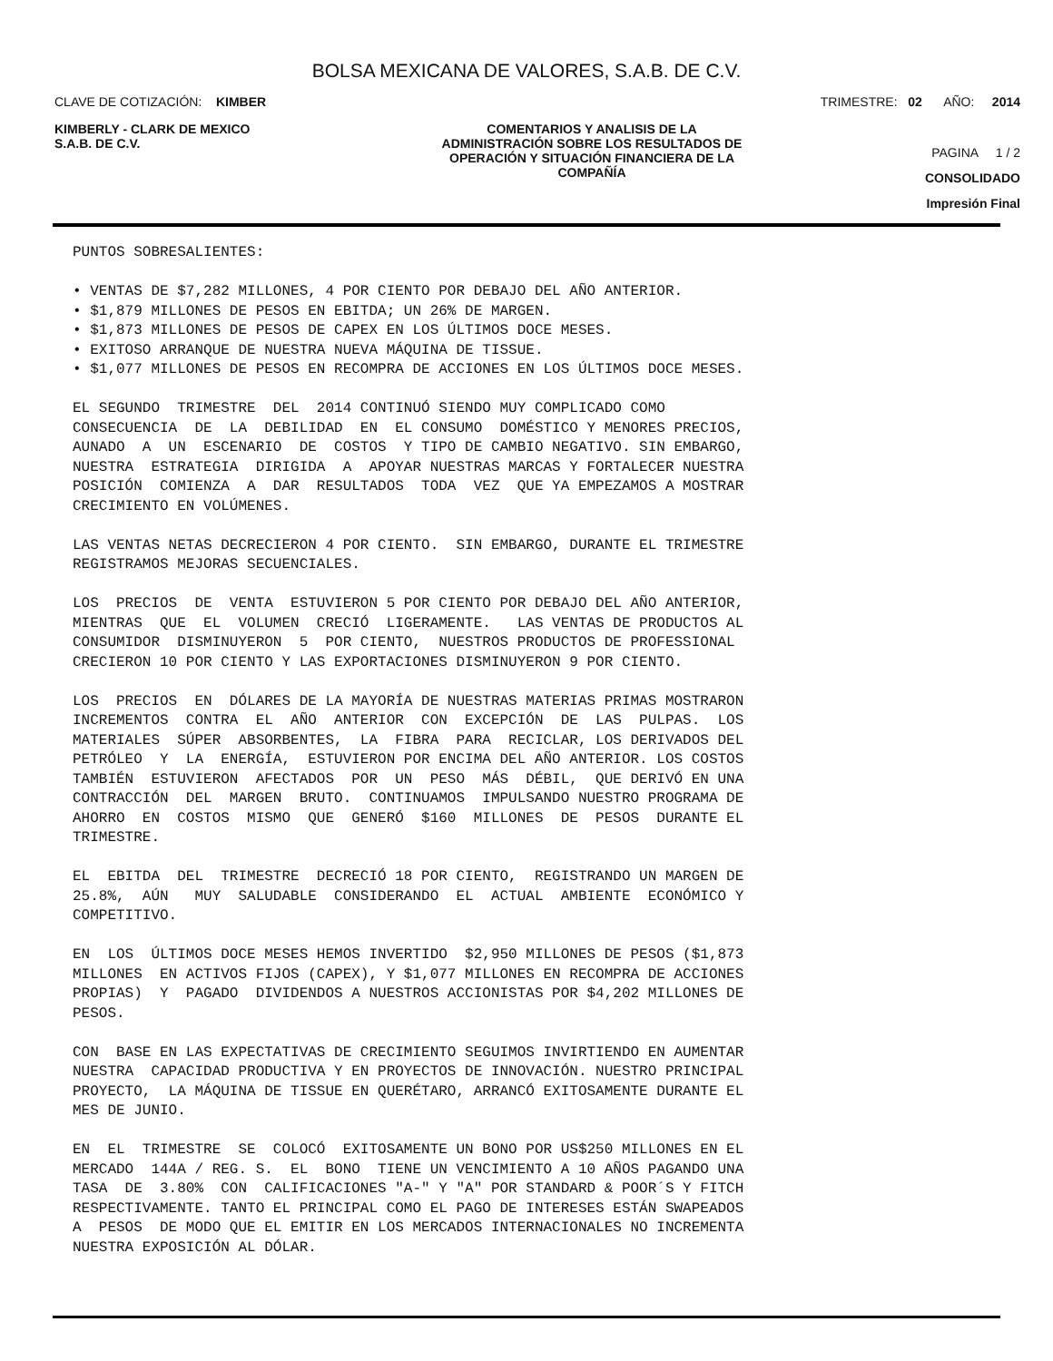BOLSA MEXICANA DE VALORES, S.A.B. DE C.V.
CLAVE DE COTIZACIÓN: KIMBER TRIMESTRE: 02 AÑO: 2014
KIMBERLY - CLARK DE MEXICO
S.A.B. DE C.V.
COMENTARIOS Y ANALISIS DE LA
ADMINISTRACIÓN SOBRE LOS RESULTADOS DE
OPERACIÓN Y SITUACIÓN FINANCIERA DE LA
COMPAÑÍA
PAGINA 1 / 2
CONSOLIDADO
Impresión Final
PUNTOS SOBRESALIENTES:
• VENTAS DE $7,282 MILLONES, 4 POR CIENTO POR DEBAJO DEL AÑO ANTERIOR. • $1,879 MILLONES DE PESOS EN EBITDA; UN 26% DE MARGEN. • $1,873 MILLONES DE PESOS DE CAPEX EN LOS ÚLTIMOS DOCE MESES. • EXITOSO ARRANQUE DE NUESTRA NUEVA MÁQUINA DE TISSUE. • $1,077 MILLONES DE PESOS EN RECOMPRA DE ACCIONES EN LOS ÚLTIMOS DOCE MESES.
EL SEGUNDO TRIMESTRE DEL 2014 CONTINUÓ SIENDO MUY COMPLICADO COMO CONSECUENCIA DE LA DEBILIDAD EN EL CONSUMO DOMÉSTICO Y MENORES PRECIOS, AUNADO A UN ESCENARIO DE COSTOS Y TIPO DE CAMBIO NEGATIVO. SIN EMBARGO, NUESTRA ESTRATEGIA DIRIGIDA A APOYAR NUESTRAS MARCAS Y FORTALECER NUESTRA POSICIÓN COMIENZA A DAR RESULTADOS TODA VEZ QUE YA EMPEZAMOS A MOSTRAR CRECIMIENTO EN VOLÚMENES.
LAS VENTAS NETAS DECRECIERON 4 POR CIENTO. SIN EMBARGO, DURANTE EL TRIMESTRE REGISTRAMOS MEJORAS SECUENCIALES.
LOS PRECIOS DE VENTA ESTUVIERON 5 POR CIENTO POR DEBAJO DEL AÑO ANTERIOR, MIENTRAS QUE EL VOLUMEN CRECIÓ LIGERAMENTE. LAS VENTAS DE PRODUCTOS AL CONSUMIDOR DISMINUYERON 5 POR CIENTO, NUESTROS PRODUCTOS DE PROFESSIONAL CRECIERON 10 POR CIENTO Y LAS EXPORTACIONES DISMINUYERON 9 POR CIENTO.
LOS PRECIOS EN DÓLARES DE LA MAYORÍA DE NUESTRAS MATERIAS PRIMAS MOSTRARON INCREMENTOS CONTRA EL AÑO ANTERIOR CON EXCEPCIÓN DE LAS PULPAS. LOS MATERIALES SÚPER ABSORBENTES, LA FIBRA PARA RECICLAR, LOS DERIVADOS DEL PETRÓLEO Y LA ENERGÍA, ESTUVIERON POR ENCIMA DEL AÑO ANTERIOR. LOS COSTOS TAMBIÉN ESTUVIERON AFECTADOS POR UN PESO MÁS DÉBIL, QUE DERIVÓ EN UNA CONTRACCIÓN DEL MARGEN BRUTO. CONTINUAMOS IMPULSANDO NUESTRO PROGRAMA DE AHORRO EN COSTOS MISMO QUE GENERÓ $160 MILLONES DE PESOS DURANTE EL TRIMESTRE.
EL EBITDA DEL TRIMESTRE DECRECIÓ 18 POR CIENTO, REGISTRANDO UN MARGEN DE 25.8%, AÚN MUY SALUDABLE CONSIDERANDO EL ACTUAL AMBIENTE ECONÓMICO Y COMPETITIVO.
EN LOS ÚLTIMOS DOCE MESES HEMOS INVERTIDO $2,950 MILLONES DE PESOS ($1,873 MILLONES EN ACTIVOS FIJOS (CAPEX), Y $1,077 MILLONES EN RECOMPRA DE ACCIONES PROPIAS) Y PAGADO DIVIDENDOS A NUESTROS ACCIONISTAS POR $4,202 MILLONES DE PESOS.
CON BASE EN LAS EXPECTATIVAS DE CRECIMIENTO SEGUIMOS INVIRTIENDO EN AUMENTAR NUESTRA CAPACIDAD PRODUCTIVA Y EN PROYECTOS DE INNOVACIÓN. NUESTRO PRINCIPAL PROYECTO, LA MÁQUINA DE TISSUE EN QUERÉTARO, ARRANCÓ EXITOSAMENTE DURANTE EL MES DE JUNIO.
EN EL TRIMESTRE SE COLOCÓ EXITOSAMENTE UN BONO POR US$250 MILLONES EN EL MERCADO 144A / REG. S. EL BONO TIENE UN VENCIMIENTO A 10 AÑOS PAGANDO UNA TASA DE 3.80% CON CALIFICACIONES "A-" Y "A" POR STANDARD & POOR´S Y FITCH RESPECTIVAMENTE. TANTO EL PRINCIPAL COMO EL PAGO DE INTERESES ESTÁN SWAPEADOS A PESOS DE MODO QUE EL EMITIR EN LOS MERCADOS INTERNACIONALES NO INCREMENTA NUESTRA EXPOSICIÓN AL DÓLAR.